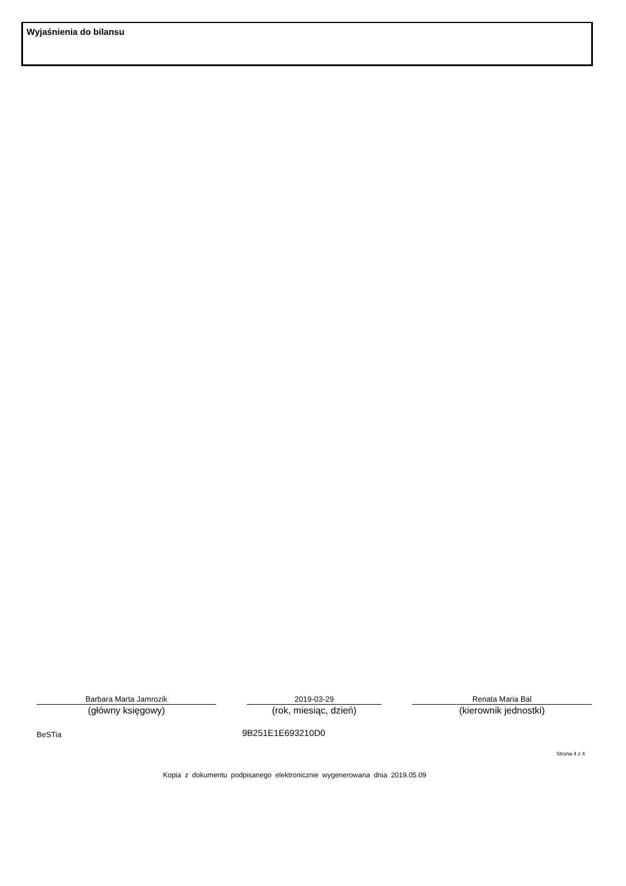Wyjaśnienia do bilansu
Barbara Marta Jamrozik
(główny księgowy)
2019-03-29
(rok, miesiąc, dzień)
Renata Maria Bal
(kierownik jednostki)
BeSTia 9B251E1E693210D0
Strona 4 z 4
Kopia z dokumentu podpisanego elektronicznie wygenerowana dnia 2019.05.09